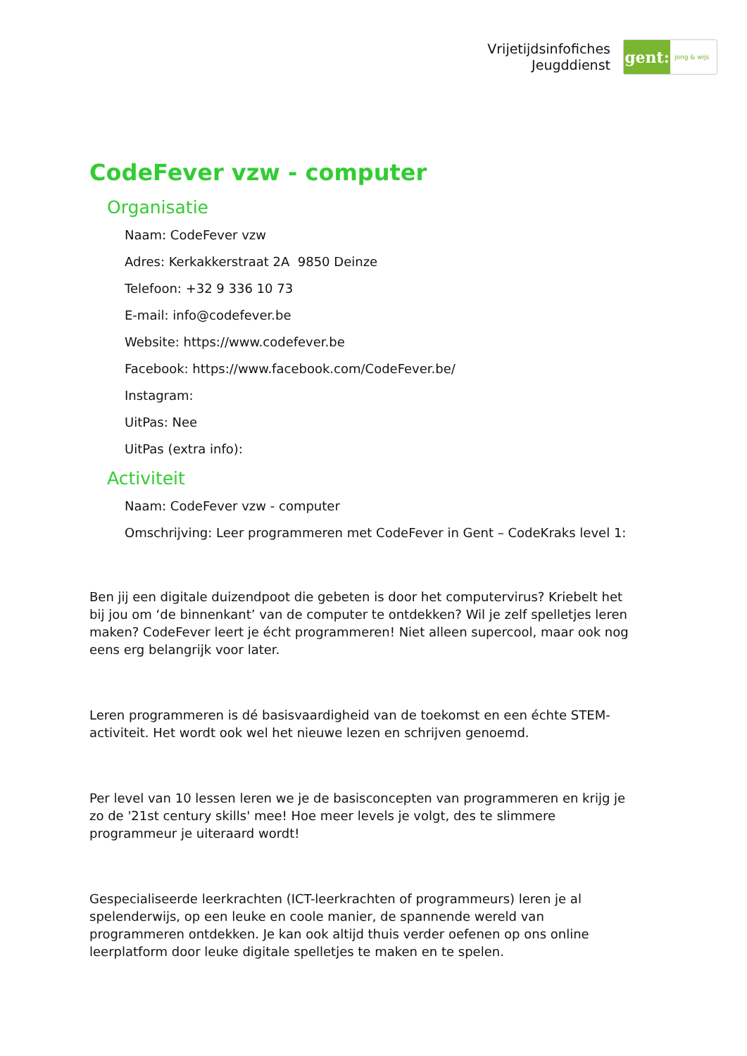Vrijetijdsinfofiches
Jeugddienst
gent:
jong & wijs
CodeFever vzw - computer
Organisatie
Naam: CodeFever vzw
Adres: Kerkakkerstraat 2A 9850 Deinze
Telefoon: +32 9 336 10 73
E-mail: info@codefever.be
Website: https://www.codefever.be
Facebook: https://www.facebook.com/CodeFever.be/
Instagram:
UitPas: Nee
UitPas (extra info):
Activiteit
Naam: CodeFever vzw - computer
Omschrijving: Leer programmeren met CodeFever in Gent – CodeKraks level 1:
Ben jij een digitale duizendpoot die gebeten is door het computervirus? Kriebelt het bij jou om ‘de binnenkant’ van de computer te ontdekken? Wil je zelf spelletjes leren maken? CodeFever leert je écht programmeren! Niet alleen supercool, maar ook nog eens erg belangrijk voor later.
Leren programmeren is dé basisvaardigheid van de toekomst en een échte STEM-activiteit. Het wordt ook wel het nieuwe lezen en schrijven genoemd.
Per level van 10 lessen leren we je de basisconcepten van programmeren en krijg je zo de '21st century skills' mee! Hoe meer levels je volgt, des te slimmere programmeur je uiteraard wordt!
Gespecialiseerde leerkrachten (ICT-leerkrachten of programmeurs) leren je al spelenderwijs, op een leuke en coole manier, de spannende wereld van programmeren ontdekken. Je kan ook altijd thuis verder oefenen op ons online leerplatform door leuke digitale spelletjes te maken en te spelen.